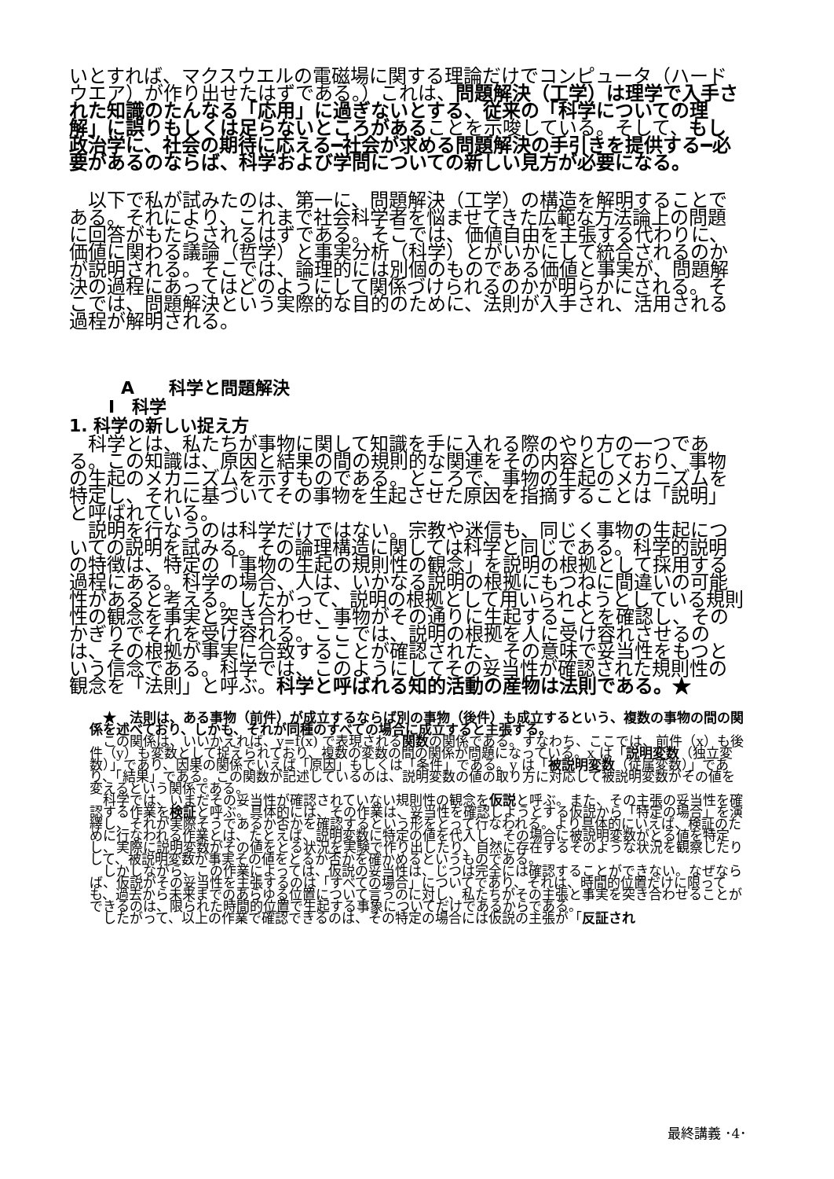いとすれば、マクスウエルの電磁場に関する理論だけでコンピュータ（ハードウエア）が作り出せたはずである。）これは、問題解決（工学）は理学で入手された知識のたんなる「応用」に過ぎないとする、従来の「科学についての理解」に誤りもしくは足らないところがあることを示唆している。そして、もし政治学に、社会の期待に応える━社会が求める問題解決の手引きを提供する━必要があるのならば、科学および学問についての新しい見方が必要になる。
　以下で私が試みたのは、第一に、問題解決（工学）の構造を解明することである。それにより、これまで社会科学者を悩ませてきた広範な方法論上の問題に回答がもたらされるはずである。そこでは、価値自由を主張する代わりに、価値に関わる議論（哲学）と事実分析（科学）とがいかにして統合されるのかが説明される。そこでは、論理的には別個のものである価値と事実が、問題解決の過程にあってはどのようにして関係づけられるのかが明らかにされる。そこでは、問題解決という実際的な目的のために、法則が入手され、活用される過程が解明される。
A　　科学と問題解決
Ⅰ　科学
1. 科学の新しい捉え方
　科学とは、私たちが事物に関して知識を手に入れる際のやり方の一つである。この知識は、原因と結果の間の規則的な関連をその内容としており、事物の生起のメカニズムを示すものである。ところで、事物の生起のメカニズムを特定し、それに基づいてその事物を生起させた原因を指摘することは「説明」と呼ばれている。
　説明を行なうのは科学だけではない。宗教や迷信も、同じく事物の生起についての説明を試みる。その論理構造に関しては科学と同じである。科学的説明の特徴は、特定の「事物の生起の規則性の観念」を説明の根拠として採用する過程にある。科学の場合、人は、いかなる説明の根拠にもつねに間違いの可能性があると考える。したがって、説明の根拠として用いられようとしている規則性の観念を事実と突き合わせ、事物がその通りに生起することを確認し、そのかぎりでそれを受け容れる。ここでは、説明の根拠を人に受け容れさせるのは、その根拠が事実に合致することが確認された、その意味で妥当性をもつという信念である。科学では、このようにしてその妥当性が確認された規則性の観念を「法則」と呼ぶ。科学と呼ばれる知的活動の産物は法則である。★
　★　法則は、ある事物（前件）が成立するならば別の事物（後件）も成立するという、複数の事物の間の関係を述べており、しかも、それが同種のすべての場合に成立すると主張する。
　この関係は、いいかえれば、y=f(x) で表現される関数の関係である。すなわち、ここでは、前件（x）も後件（y）も変数として捉えられており、複数の変数の間の関係が問題になっている。x は「説明変数（独立変数）」であり、因果の関係でいえば「原因」もしくは「条件」である。y は「被説明変数（従属変数）」であり、「結果」である。この関数が記述しているのは、説明変数の値の取り方に対応して被説明変数がその値を変えるという関係である。
　科学では、いまだその妥当性が確認されていない規則性の観念を仮説と呼ぶ。また、その主張の妥当性を確認する作業を検証と呼ぶ。具体的には、その作業は、妥当性を確認しようとする仮説から「特定の場合」を演繹し、それが実際そうであるか否かを確認するという形をとって行なわれる。より具体的にいえば、検証のために行なわれる作業とは、たとえば、説明変数に特定の値を代入し、その場合に被説明変数がとる値を特定し、実際に説明変数がその値をとる状況を実験で作り出したり、自然に存在するそのような状況を観察したりして、被説明変数が事実その値をとるか否かを確かめるというものである。
　しかしながら、この作業によっては、仮説の妥当性は、じつは完全には確認することができない。なぜならば、仮説がその妥当性を主張するのは「すべての場合」についてであり、それは、時間的位置だけに限っても、過去から未来までのあらゆる位置について言うのに対し、私たちがその主張と事実を突き合わせることができるのは、限られた時間的位置で生起する事象についてだけであるからである。
　したがって、以上の作業で確認できるのは、その特定の場合には仮説の主張が「反証され
最終講義 ･4･